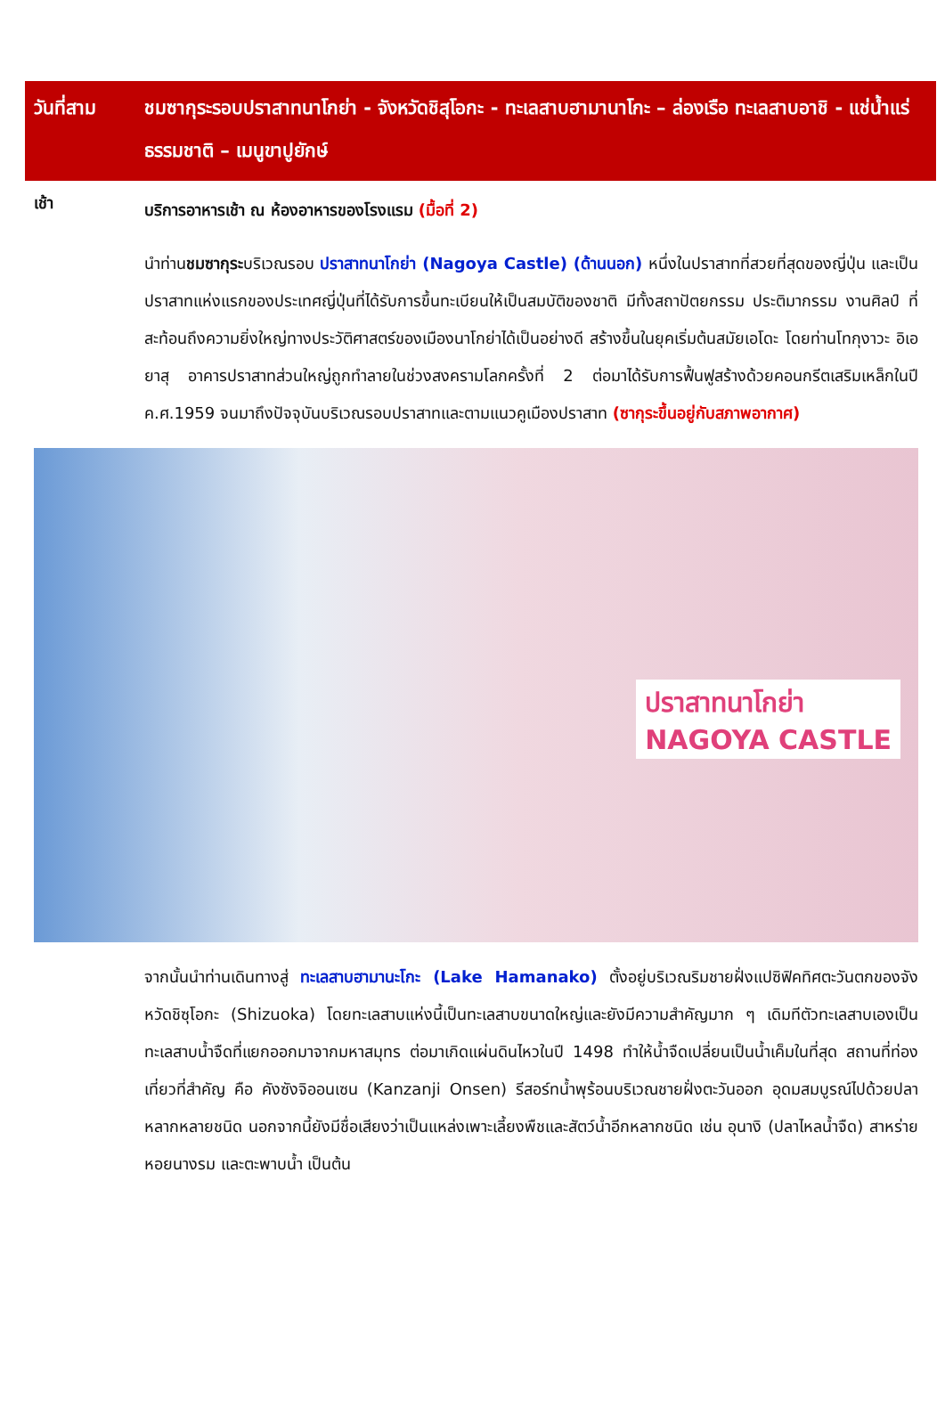วันที่สาม ชมซากุระรอบปราสาทนาโกย่า - จังหวัดชิสุโอกะ - ทะเลสาบฮามานาโกะ – ล่องเรือ ทะเลสาบอาชิ - แช่น้ำแร่ธรรมชาติ – เมนูขาปูยักษ์
เช้า
บริการอาหารเช้า ณ ห้องอาหารของโรงแรม (มื้อที่ 2)
นำท่านชมซากุระบริเวณรอบ ปราสาทนาโกย่า (Nagoya Castle) (ด้านนอก) หนึ่งในปราสาทที่สวยที่สุดของญี่ปุ่น และเป็นปราสาทแห่งแรกของประเทศญี่ปุ่นที่ได้รับการขึ้นทะเบียนให้เป็นสมบัติของชาติ มีทั้งสถาปัตยกรรม ประติมากรรม งานศิลป์ ที่สะท้อนถึงความยิ่งใหญ่ทางประวัติศาสตร์ของเมืองนาโกย่าได้เป็นอย่างดี สร้างขึ้นในยุคเริ่มต้นสมัยเอโดะ โดยท่านโทกุงาวะ อิเอยาสุ อาคารปราสาทส่วนใหญ่ถูกทำลายในช่วงสงครามโลกครั้งที่ 2 ต่อมาได้รับการฟื้นฟูสร้างด้วยคอนกรีตเสริมเหล็กในปี ค.ศ.1959 จนมาถึงปัจจุบันบริเวณรอบปราสาทและตามแนวคูเมืองปราสาท (ซากุระขึ้นอยู่กับสภาพอากาศ)
ปราสาทนาโกย่า
NAGOYA CASTLE
จากนั้นนำท่านเดินทางสู่ ทะเลสาบฮามานะโกะ (Lake Hamanako) ตั้งอยู่บริเวณริมชายฝั่งแปซิฟิคทิศตะวันตกของจังหวัดชิซุโอกะ (Shizuoka) โดยทะเลสาบแห่งนี้เป็นทะเลสาบขนาดใหญ่และยังมีความสำคัญมาก ๆ เดิมทีตัวทะเลสาบเองเป็นทะเลสาบน้ำจืดที่แยกออกมาจากมหาสมุทร ต่อมาเกิดแผ่นดินไหวในปี 1498 ทำให้น้ำจืดเปลี่ยนเป็นน้ำเค็มในที่สุด สถานที่ท่องเที่ยวที่สำคัญ คือ คังซังจิออนเซน (Kanzanji Onsen) รีสอร์ทน้ำพุร้อนบริเวณชายฝั่งตะวันออก อุดมสมบูรณ์ไปด้วยปลาหลากหลายชนิด นอกจากนี้ยังมีชื่อเสียงว่าเป็นแหล่งเพาะเลี้ยงพืชและสัตว์น้ำอีกหลากชนิด เช่น อุนางิ (ปลาไหลน้ำจืด) สาหร่าย หอยนางรม และตะพาบน้ำ เป็นต้น